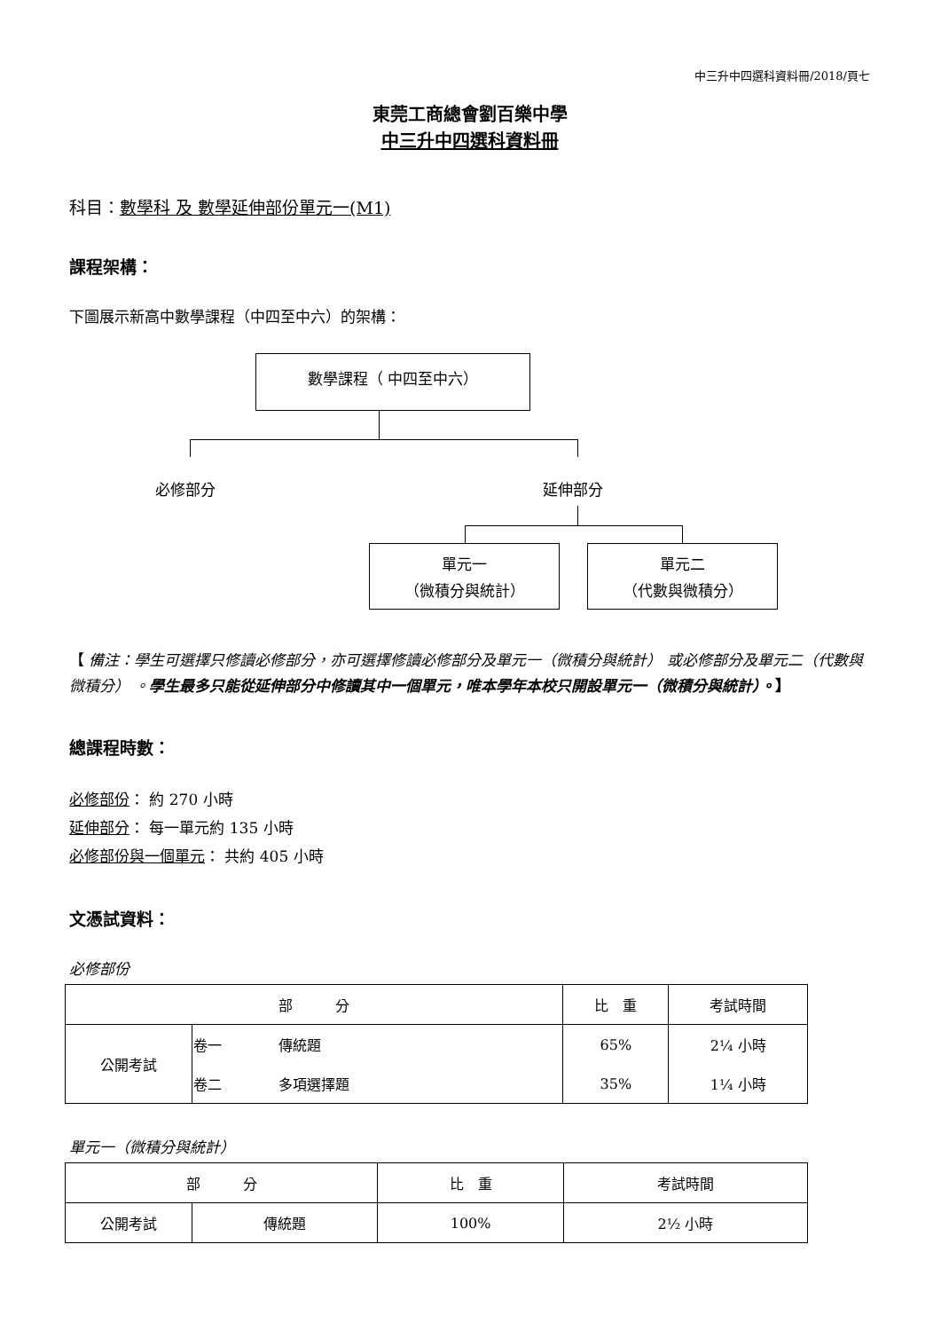中三升中四選科資料冊/2018/頁七
東莞工商總會劉百樂中學
中三升中四選科資料冊
科目：數學科 及 數學延伸部份單元一(M1)
課程架構：
下圖展示新高中數學課程（中四至中六）的架構：
數學課程（ 中四至中六）
必修部分 延伸部分
單元一
（微積分與統計）
單元二
（代數與微積分）
【 備注：學生可選擇只修讀必修部分，亦可選擇修讀必修部分及單元一（微積分與統計） 或必修部分及單元二（代數與微積分） 。學生最多只能從延伸部分中修讀其中一個單元，唯本學年本校只開設單元一（微積分與統計）。】
總課程時數：
必修部份： 約 270 小時
延伸部分： 每一單元約 135 小時
必修部份與一個單元： 共約 405 小時
文憑試資料：
必修部份
| 部 分 | | 比 重 | 考試時間 |
| --- | --- | --- | --- |
| 公開考試 | 卷一 傳統題 | 65% | 2¼ 小時 |
| | 卷二 多項選擇題 | 35% | 1¼ 小時 |
單元一（微積分與統計）
| 部 分 | | 比 重 | 考試時間 |
| --- | --- | --- | --- |
| 公開考試 | 傳統題 | 100% | 2½ 小時 |